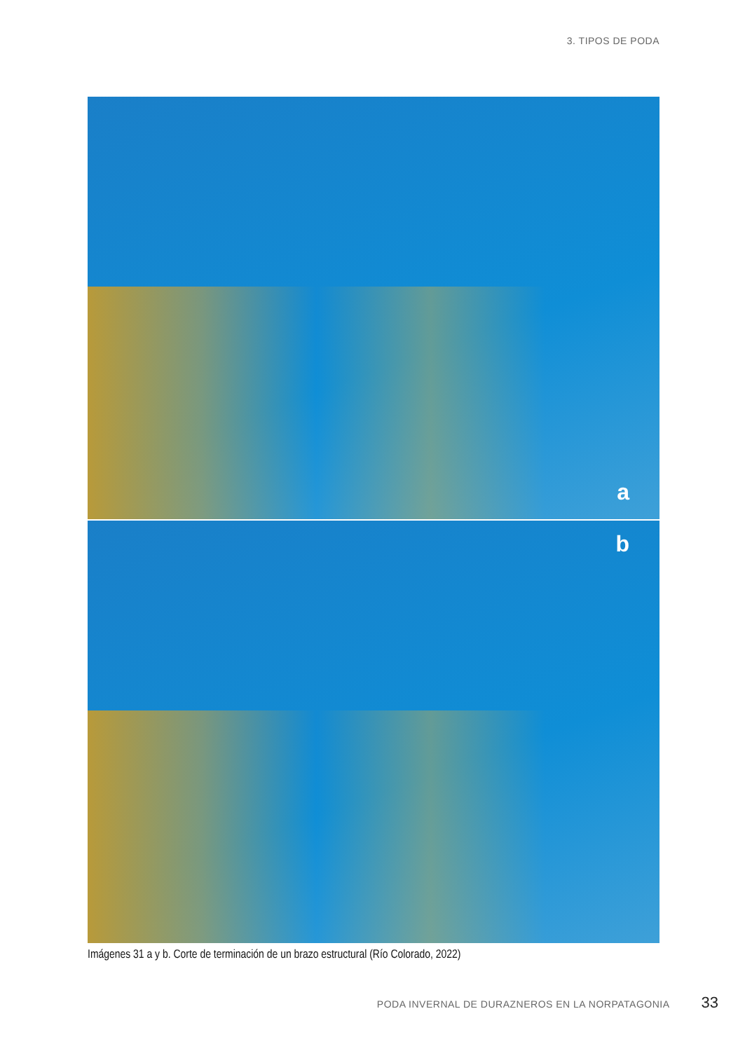3. TIPOS DE PODA
a
b
Imágenes 31 a y b. Corte de terminación de un brazo estructural (Río Colorado, 2022)
PODA INVERNAL DE DURAZNEROS EN LA NORPATAGONIA 33